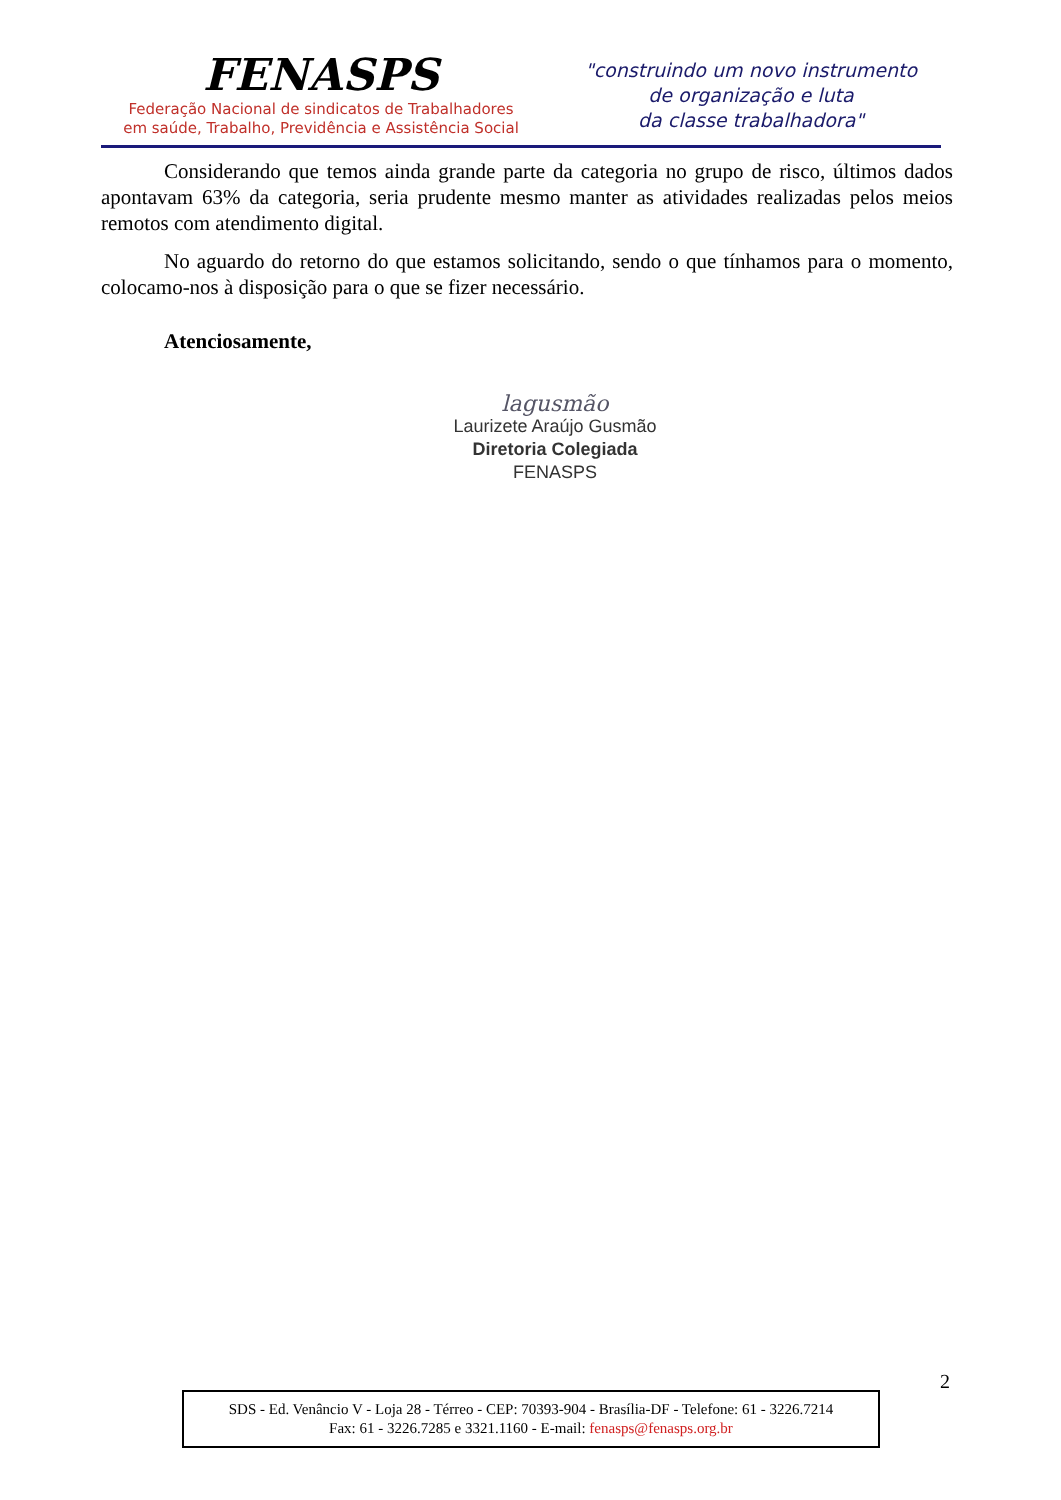FENASPS
Federação Nacional de sindicatos de Trabalhadores
em saúde, Trabalho, Previdência e Assistência Social
"construindo um novo instrumento
de organização e luta
da classe trabalhadora"
Considerando que temos ainda grande parte da categoria no grupo de risco, últimos dados apontavam 63% da categoria, seria prudente mesmo manter as atividades realizadas pelos meios remotos com atendimento digital.
No aguardo do retorno do que estamos solicitando, sendo o que tínhamos para o momento, colocamo-nos à disposição para o que se fizer necessário.
Atenciosamente,
lagusmão
Laurizete Araújo Gusmão
Diretoria Colegiada
FENASPS
2
SDS - Ed. Venâncio V - Loja 28 - Térreo - CEP: 70393-904 - Brasília-DF - Telefone: 61 - 3226.7214
Fax: 61 - 3226.7285 e 3321.1160 - E-mail: fenasps@fenasps.org.br